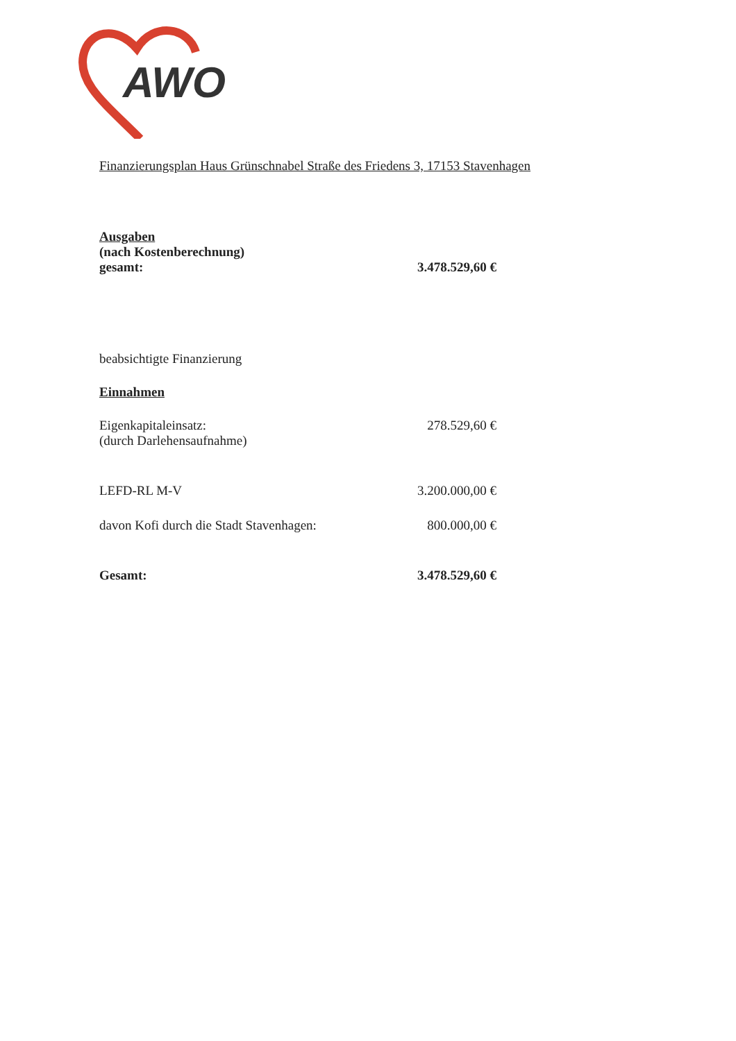AWO
Finanzierungsplan Haus Grünschnabel Straße des Friedens 3, 17153 Stavenhagen
| Ausgaben (nach Kostenberechnung) gesamt: | 3.478.529,60 € |
| beabsichtigte Finanzierung | |
| Einnahmen | |
| Eigenkapitaleinsatz: (durch Darlehensaufnahme) | 278.529,60 € |
| LEFD-RL M-V | 3.200.000,00 € |
| davon Kofi durch die Stadt Stavenhagen: | 800.000,00 € |
| Gesamt: | 3.478.529,60 € |